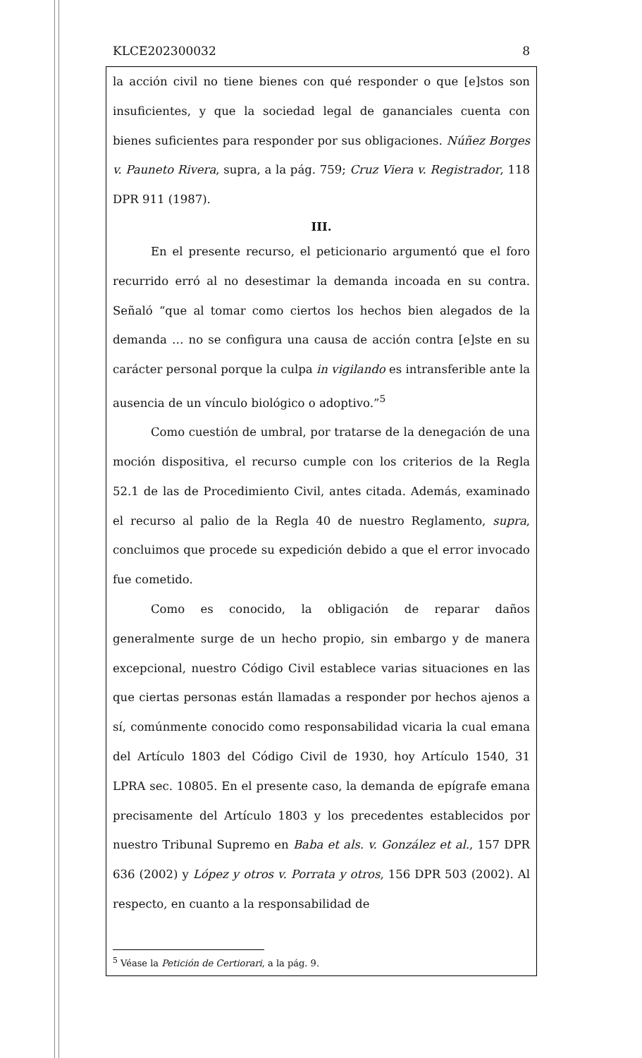KLCE202300032 8
la acción civil no tiene bienes con qué responder o que [e]stos son insuficientes, y que la sociedad legal de gananciales cuenta con bienes suficientes para responder por sus obligaciones. Núñez Borges v. Pauneto Rivera, supra, a la pág. 759; Cruz Viera v. Registrador, 118 DPR 911 (1987).
III.
En el presente recurso, el peticionario argumentó que el foro recurrido erró al no desestimar la demanda incoada en su contra. Señaló “que al tomar como ciertos los hechos bien alegados de la demanda … no se configura una causa de acción contra [e]ste en su carácter personal porque la culpa in vigilando es intransferible ante la ausencia de un vínculo biológico o adoptivo.”<sup>5</sup>
Como cuestión de umbral, por tratarse de la denegación de una moción dispositiva, el recurso cumple con los criterios de la Regla 52.1 de las de Procedimiento Civil, antes citada. Además, examinado el recurso al palio de la Regla 40 de nuestro Reglamento, supra, concluimos que procede su expedición debido a que el error invocado fue cometido.
Como es conocido, la obligación de reparar daños generalmente surge de un hecho propio, sin embargo y de manera excepcional, nuestro Código Civil establece varias situaciones en las que ciertas personas están llamadas a responder por hechos ajenos a sí, comúnmente conocido como responsabilidad vicaria la cual emana del Artículo 1803 del Código Civil de 1930, hoy Artículo 1540, 31 LPRA sec. 10805. En el presente caso, la demanda de epígrafe emana precisamente del Artículo 1803 y los precedentes establecidos por nuestro Tribunal Supremo en Baba et als. v. González et al., 157 DPR 636 (2002) y López y otros v. Porrata y otros, 156 DPR 503 (2002). Al respecto, en cuanto a la responsabilidad de
<sup>5</sup> Véase la Petición de Certiorari, a la pág. 9.